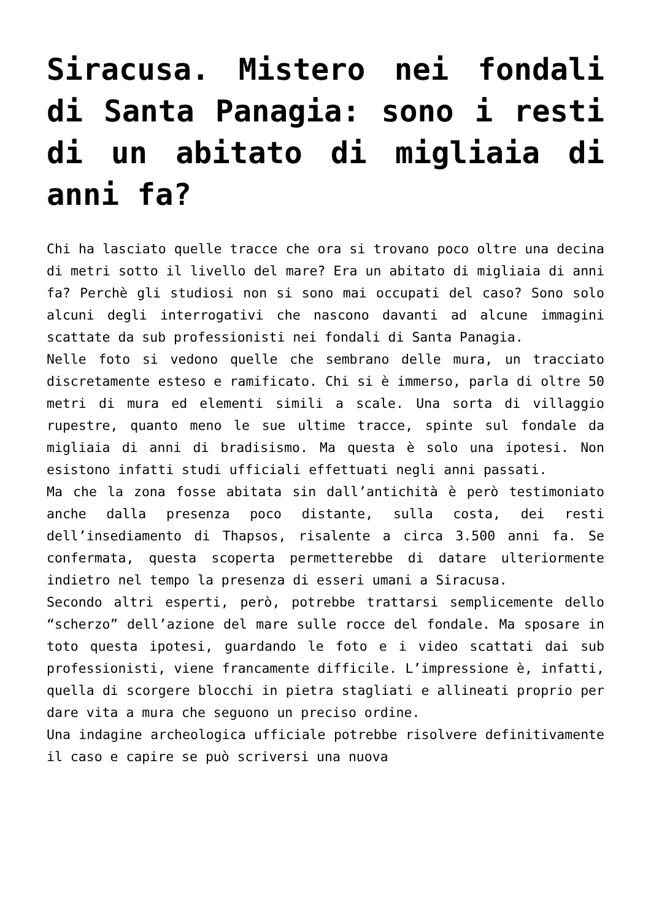Siracusa. Mistero nei fondali di Santa Panagia: sono i resti di un abitato di migliaia di anni fa?
Chi ha lasciato quelle tracce che ora si trovano poco oltre una decina di metri sotto il livello del mare? Era un abitato di migliaia di anni fa? Perchè gli studiosi non si sono mai occupati del caso? Sono solo alcuni degli interrogativi che nascono davanti ad alcune immagini scattate da sub professionisti nei fondali di Santa Panagia.
Nelle foto si vedono quelle che sembrano delle mura, un tracciato discretamente esteso e ramificato. Chi si è immerso, parla di oltre 50 metri di mura ed elementi simili a scale. Una sorta di villaggio rupestre, quanto meno le sue ultime tracce, spinte sul fondale da migliaia di anni di bradisismo. Ma questa è solo una ipotesi. Non esistono infatti studi ufficiali effettuati negli anni passati.
Ma che la zona fosse abitata sin dall’antichità è però testimoniato anche dalla presenza poco distante, sulla costa, dei resti dell’insediamento di Thapsos, risalente a circa 3.500 anni fa. Se confermata, questa scoperta permetterebbe di datare ulteriormente indietro nel tempo la presenza di esseri umani a Siracusa.
Secondo altri esperti, però, potrebbe trattarsi semplicemente dello “scherzo” dell’azione del mare sulle rocce del fondale. Ma sposare in toto questa ipotesi, guardando le foto e i video scattati dai sub professionisti, viene francamente difficile. L’impressione è, infatti, quella di scorgere blocchi in pietra stagliati e allineati proprio per dare vita a mura che seguono un preciso ordine.
Una indagine archeologica ufficiale potrebbe risolvere definitivamente il caso e capire se può scriversi una nuova